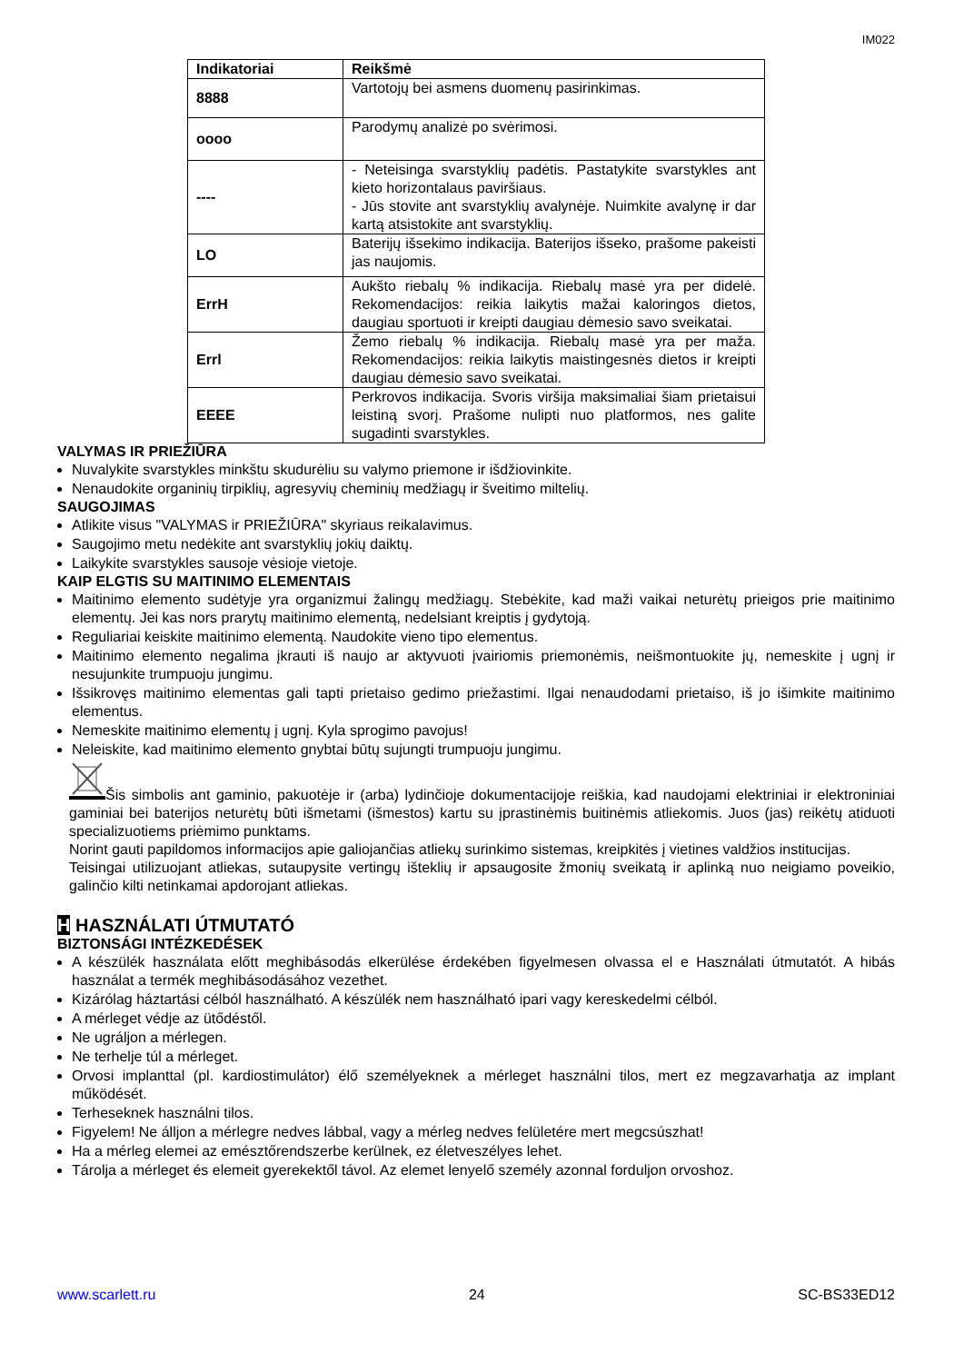IM022
| Indikatoriai | Reikšmė |
| --- | --- |
| 8888 | Vartotojų bei asmens duomenų pasirinkimas. |
| oooo | Parodymų analizė po svėrimosi. |
| ---- | - Neteisinga svarstyklių padėtis. Pastatykite svarstykles ant kieto horizontalaus paviršiaus. - Jūs stovite ant svarstyklių avalynėje. Nuimkite avalynę ir dar kartą atsistokite ant svarstyklių. |
| LO | Baterijų išsekimo indikacija. Baterijos išseko, prašome pakeisti jas naujomis. |
| ErrH | Aukšto riebalų % indikacija. Riebalų masė yra per didelė. Rekomendacijos: reikia laikytis mažai kaloringos dietos, daugiau sportuoti ir kreipti daugiau dėmesio savo sveikatai. |
| Errl | Žemo riebalų % indikacija. Riebalų masė yra per maža. Rekomendacijos: reikia laikytis maistingesnės dietos ir kreipti daugiau dėmesio savo sveikatai. |
| EEEE | Perkrovos indikacija. Svoris viršija maksimaliai šiam prietaisui leistiną svorį. Prašome nulipti nuo platformos, nes galite sugadinti svarstykles. |
VALYMAS IR PRIEŽIŪRA
Nuvalykite svarstykles minkštu skudurėliu su valymo priemone ir išdžiovinkite.
Nenaudokite organinių tirpiklių, agresyvių cheminių medžiagų ir šveitimo miltelių.
SAUGOJIMAS
Atlikite visus "VALYMAS ir PRIEŽIŪRA" skyriaus reikalavimus.
Saugojimo metu nedėkite ant svarstyklių jokių daiktų.
Laikykite svarstykles sausoje vėsioje vietoje.
KAIP ELGTIS SU MAITINIMO ELEMENTAIS
Maitinimo elemento sudėtyje yra organizmui žalingų medžiagų. Stebėkite, kad maži vaikai neturėtų prieigos prie maitinimo elementų. Jei kas nors prarytų maitinimo elementą, nedelsiant kreiptis į gydytoją.
Reguliariai keiskite maitinimo elementą. Naudokite vieno tipo elementus.
Maitinimo elemento negalima įkrauti iš naujo ar aktyvuoti įvairiomis priemonėmis, neišmontuokite jų, nemeskite į ugnį ir nesujunkite trumpuoju jungimu.
Išsikrovęs maitinimo elementas gali tapti prietaiso gedimo priežastimi. Ilgai nenaudodami prietaiso, iš jo išimkite maitinimo elementus.
Nemeskite maitinimo elementų į ugnį. Kyla sprogimo pavojus!
Neleiskite, kad maitinimo elemento gnybtai būtų sujungti trumpuoju jungimu.
Šis simbolis ant gaminio, pakuotėje ir (arba) lydinčioje dokumentacijoje reiškia, kad naudojami elektriniai ir elektroniniai gaminiai bei baterijos neturėtų būti išmetami (išmestos) kartu su įprastinėmis buitinėmis atliekomis. Juos (jas) reikėtų atiduoti specializuotiems priėmimo punktams.
Norint gauti papildomos informacijos apie galiojančias atliekų surinkimo sistemas, kreipkitės į vietines valdžios institucijas.
Teisingai utilizuojant atliekas, sutaupysite vertingų išteklių ir apsaugosite žmonių sveikatą ir aplinką nuo neigiamo poveikio, galinčio kilti netinkamai apdorojant atliekas.
H HASZNÁLATI ÚTMUTATÓ
BIZTONSÁGI INTÉZKEDÉSEK
A készülék használata előtt meghibásodás elkerülése érdekében figyelmesen olvassa el e Használati útmutatót. A hibás használat a termék meghibásodásához vezethet.
Kizárólag háztartási célból használható. A készülék nem használható ipari vagy kereskedelmi célból.
A mérleget védje az ütődéstől.
Ne ugráljon a mérlegen.
Ne terhelje túl a mérleget.
Orvosi implanttal (pl. kardiostimulátor) élő személyeknek a mérleget használni tilos, mert ez megzavarhatja az implant működését.
Terheseknek használni tilos.
Figyelem! Ne álljon a mérlegre nedves lábbal, vagy a mérleg nedves felületére mert megcsúszhat!
Ha a mérleg elemei az emésztőrendszerbe kerülnek, ez életveszélyes lehet.
Tárolja a mérleget és elemeit gyerekektől távol. Az elemet lenyelő személy azonnal forduljon orvoshoz.
www.scarlett.ru 24 SC-BS33ED12